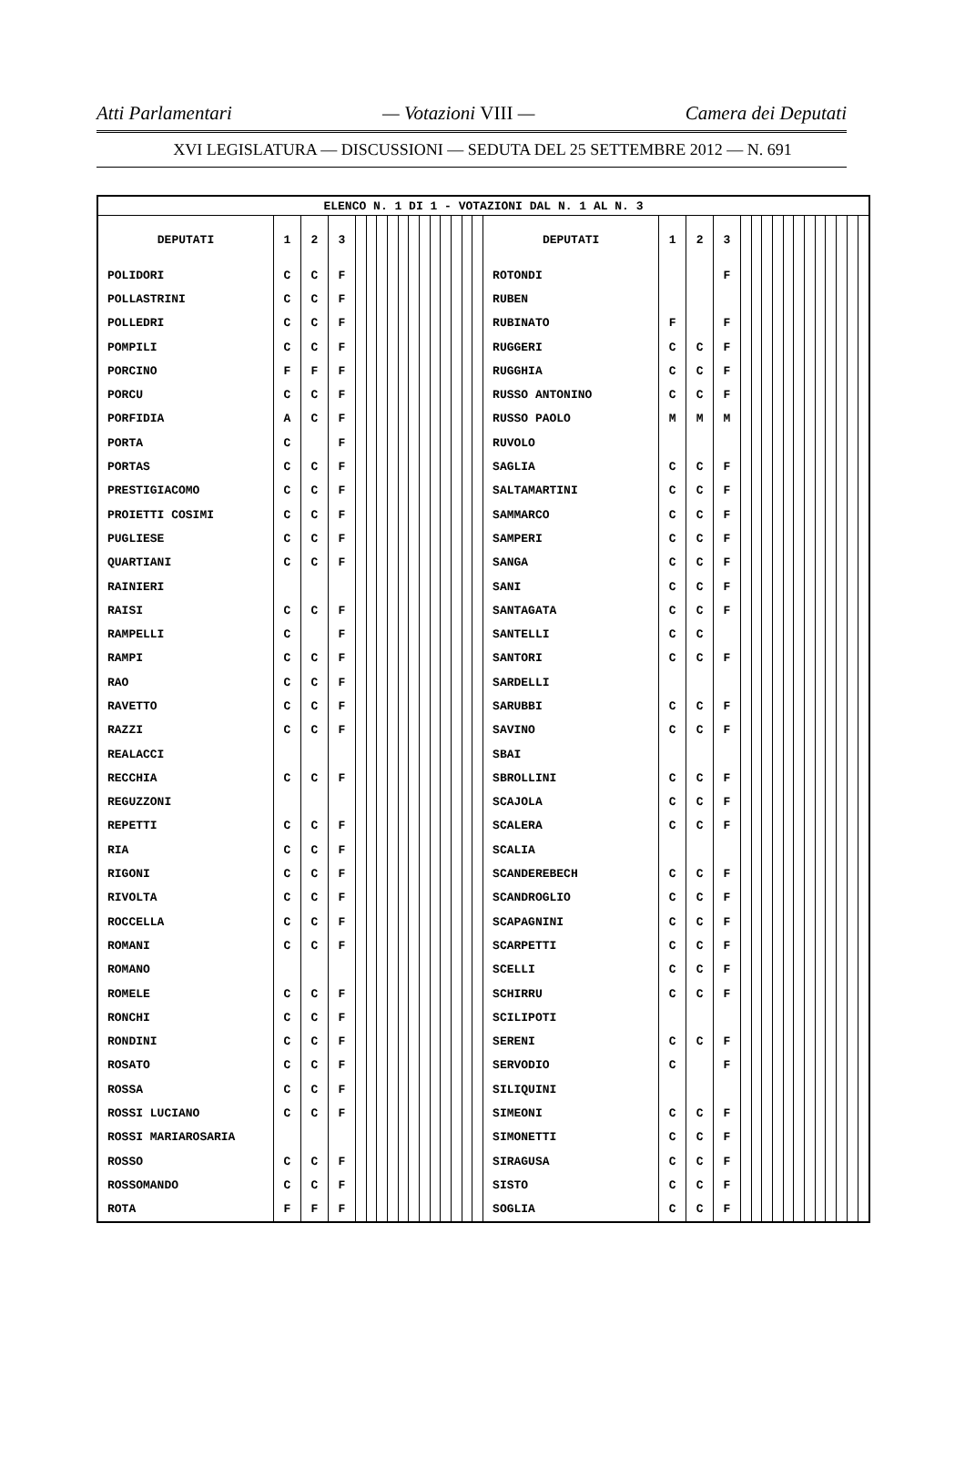Atti Parlamentari — Votazioni VIII — Camera dei Deputati
XVI LEGISLATURA — DISCUSSIONI — SEDUTA DEL 25 SETTEMBRE 2012 — N. 691
| ELENCO N. 1 DI 1 - VOTAZIONI DAL N. 1 AL N. 3 | | | | | | | | | | | | | | | | | | | | | | | | | | | | | | | |
| --- | --- | --- | --- | --- | --- | --- | --- | --- | --- | --- | --- | --- | --- | --- | --- | --- | --- | --- | --- | --- | --- | --- | --- | --- | --- | --- | --- | --- | --- | --- | --- |
| DEPUTATI | 1 | 2 | 3 | | | | | | | | | | | | | DEPUTATI | 1 | 2 | 3 | | | | | | | | | | | | |
| POLIDORI | C | C | F | | | | | | | | | | | | | ROTONDI | | | F | | | | | | | | | | | | |
| POLLASTRINI | C | C | F | | | | | | | | | | | | | RUBEN | | | | | | | | | | | | | | | |
| POLLEDRI | C | C | F | | | | | | | | | | | | | RUBINATO | F | | F | | | | | | | | | | | | |
| POMPILI | C | C | F | | | | | | | | | | | | | RUGGERI | C | C | F | | | | | | | | | | | | |
| PORCINO | F | F | F | | | | | | | | | | | | | RUGGHIA | C | C | F | | | | | | | | | | | | |
| PORCU | C | C | F | | | | | | | | | | | | | RUSSO ANTONINO | C | C | F | | | | | | | | | | | | |
| PORFIDIA | A | C | F | | | | | | | | | | | | | RUSSO PAOLO | M | M | M | | | | | | | | | | | | |
| PORTA | C | | F | | | | | | | | | | | | | RUVOLO | | | | | | | | | | | | | | | |
| PORTAS | C | C | F | | | | | | | | | | | | | SAGLIA | C | C | F | | | | | | | | | | | | |
| PRESTIGIACOMO | C | C | F | | | | | | | | | | | | | SALTAMARTINI | C | C | F | | | | | | | | | | | | |
| PROIETTI COSIMI | C | C | F | | | | | | | | | | | | | SAMMARCO | C | C | F | | | | | | | | | | | | |
| PUGLIESE | C | C | F | | | | | | | | | | | | | SAMPERI | C | C | F | | | | | | | | | | | | |
| QUARTIANI | C | C | F | | | | | | | | | | | | | SANGA | C | C | F | | | | | | | | | | | | |
| RAINIERI | | | | | | | | | | | | | | | | SANI | C | C | F | | | | | | | | | | | | |
| RAISI | C | C | F | | | | | | | | | | | | | SANTAGATA | C | C | F | | | | | | | | | | | | |
| RAMPELLI | C | | F | | | | | | | | | | | | | SANTELLI | C | C | | | | | | | | | | | | | |
| RAMPI | C | C | F | | | | | | | | | | | | | SANTORI | C | C | F | | | | | | | | | | | | |
| RAO | C | C | F | | | | | | | | | | | | | SARDELLI | | | | | | | | | | | | | | | |
| RAVETTO | C | C | F | | | | | | | | | | | | | SARUBBI | C | C | F | | | | | | | | | | | | |
| RAZZI | C | C | F | | | | | | | | | | | | | SAVINO | C | C | F | | | | | | | | | | | | |
| REALACCI | | | | | | | | | | | | | | | | SBAI | | | | | | | | | | | | | | | |
| RECCHIA | C | C | F | | | | | | | | | | | | | SBROLLINI | C | C | F | | | | | | | | | | | | |
| REGUZZONI | | | | | | | | | | | | | | | | SCAJOLA | C | C | F | | | | | | | | | | | | |
| REPETTI | C | C | F | | | | | | | | | | | | | SCALERA | C | C | F | | | | | | | | | | | | |
| RIA | C | C | F | | | | | | | | | | | | | SCALIA | | | | | | | | | | | | | | | |
| RIGONI | C | C | F | | | | | | | | | | | | | SCANDEREBECH | C | C | F | | | | | | | | | | | | |
| RIVOLTA | C | C | F | | | | | | | | | | | | | SCANDROGLIO | C | C | F | | | | | | | | | | | | |
| ROCCELLA | C | C | F | | | | | | | | | | | | | SCAPAGNINI | C | C | F | | | | | | | | | | | | |
| ROMANI | C | C | F | | | | | | | | | | | | | SCARPETTI | C | C | F | | | | | | | | | | | | |
| ROMANO | | | | | | | | | | | | | | | | SCELLI | C | C | F | | | | | | | | | | | | |
| ROMELE | C | C | F | | | | | | | | | | | | | SCHIRRU | C | C | F | | | | | | | | | | | | |
| RONCHI | C | C | F | | | | | | | | | | | | | SCILIPOTI | | | | | | | | | | | | | | | |
| RONDINI | C | C | F | | | | | | | | | | | | | SERENI | C | C | F | | | | | | | | | | | | |
| ROSATO | C | C | F | | | | | | | | | | | | | SERVODIO | C | | F | | | | | | | | | | | | |
| ROSSA | C | C | F | | | | | | | | | | | | | SILIQUINI | | | | | | | | | | | | | | | |
| ROSSI LUCIANO | C | C | F | | | | | | | | | | | | | SIMEONI | C | C | F | | | | | | | | | | | | |
| ROSSI MARIAROSARIA | | | | | | | | | | | | | | | | SIMONETTI | C | C | F | | | | | | | | | | | | |
| ROSSO | C | C | F | | | | | | | | | | | | | SIRAGUSA | C | C | F | | | | | | | | | | | | |
| ROSSOMANDO | C | C | F | | | | | | | | | | | | | SISTO | C | C | F | | | | | | | | | | | | |
| ROTA | F | F | F | | | | | | | | | | | | | SOGLIA | C | C | F | | | | | | | | | | | | |